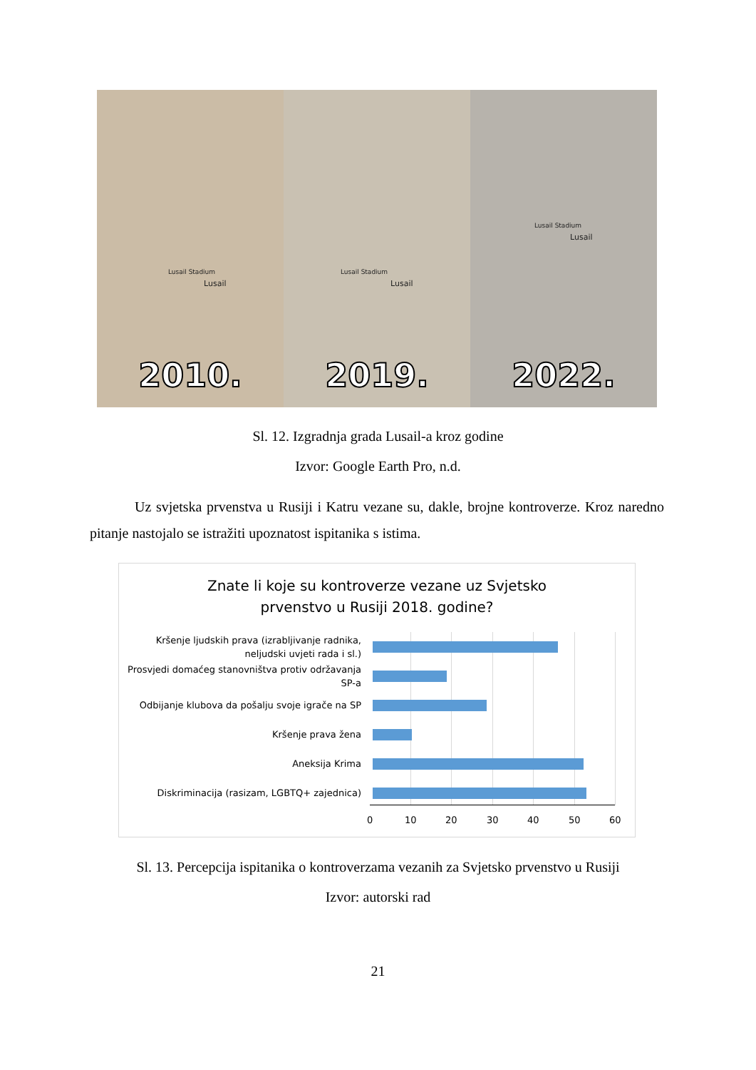Lusail Stadium
Lusail
2010.
Lusail Stadium
Lusail
2019.
Lusail Stadium
Lusail
2022.
Sl. 12. Izgradnja grada Lusail-a kroz godine
Izvor: Google Earth Pro, n.d.
Uz svjetska prvenstva u Rusiji i Katru vezane su, dakle, brojne kontroverze. Kroz naredno pitanje nastojalo se istražiti upoznatost ispitanika s istima.
Znate li koje su kontroverze vezane uz Svjetsko
prvenstvo u Rusiji 2018. godine?
Kršenje ljudskih prava (izrabljivanje radnika, neljudski uvjeti rada i sl.)
Prosvjedi domaćeg stanovništva protiv održavanja SP-a
Odbijanje klubova da pošalju svoje igrače na SP
Kršenje prava žena
Aneksija Krima
Diskriminacija (rasizam, LGBTQ+ zajednica)
0 10 20 30 40 50 60
Sl. 13. Percepcija ispitanika o kontroverzama vezanih za Svjetsko prvenstvo u Rusiji
Izvor: autorski rad
21